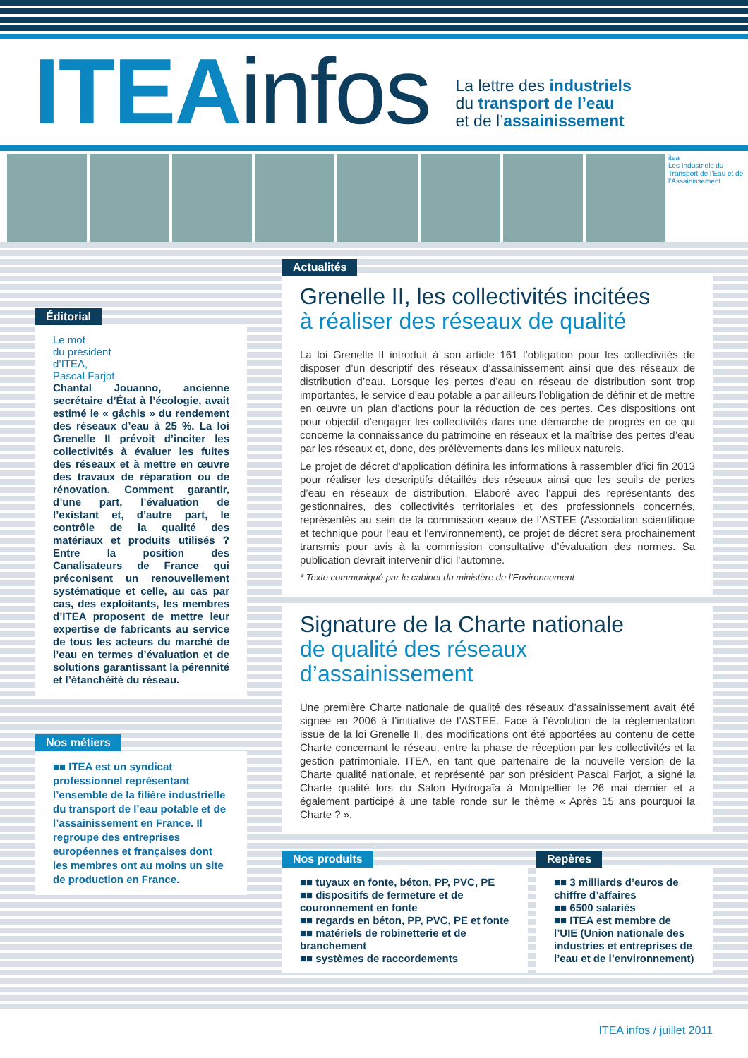ITEA infos
La lettre des industriels
du transport de l’eau
et de l’assainissement
itea
Les Industriels du Transport de l’Eau et de l’Assainissement
Éditorial
Le mot
du président
d’ITEA,
Pascal Farjot
Chantal Jouanno, ancienne secrétaire d’État à l’écologie, avait estimé le « gâchis » du rendement des réseaux d’eau à 25 %. La loi Grenelle II prévoit d’inciter les collectivités à évaluer les fuites des réseaux et à mettre en œuvre des travaux de réparation ou de rénovation. Comment garantir, d’une part, l’évaluation de l’existant et, d’autre part, le contrôle de la qualité des matériaux et produits utilisés ? Entre la position des Canalisateurs de France qui préconisent un renouvellement systématique et celle, au cas par cas, des exploitants, les membres d’ITEA proposent de mettre leur expertise de fabricants au service de tous les acteurs du marché de l’eau en termes d’évaluation et de solutions garantissant la pérennité et l’étanchéité du réseau.
Nos métiers
■■ ITEA est un syndicat professionnel représentant l’ensemble de la filière industrielle du transport de l’eau potable et de l’assainissement en France. Il regroupe des entreprises européennes et françaises dont les membres ont au moins un site de production en France.
Actualités
Grenelle II, les collectivités incitées
à réaliser des réseaux de qualité
La loi Grenelle II introduit à son article 161 l’obligation pour les collectivités de disposer d’un descriptif des réseaux d’assainissement ainsi que des réseaux de distribution d’eau. Lorsque les pertes d’eau en réseau de distribution sont trop importantes, le service d’eau potable a par ailleurs l’obligation de définir et de mettre en œuvre un plan d’actions pour la réduction de ces pertes. Ces dispositions ont pour objectif d’engager les collectivités dans une démarche de progrès en ce qui concerne la connaissance du patrimoine en réseaux et la maîtrise des pertes d’eau par les réseaux et, donc, des prélèvements dans les milieux naturels.
Le projet de décret d’application définira les informations à rassembler d’ici fin 2013 pour réaliser les descriptifs détaillés des réseaux ainsi que les seuils de pertes d’eau en réseaux de distribution. Elaboré avec l’appui des représentants des gestionnaires, des collectivités territoriales et des professionnels concernés, représentés au sein de la commission «eau» de l’ASTEE (Association scientifique et technique pour l’eau et l’environnement), ce projet de décret sera prochainement transmis pour avis à la commission consultative d’évaluation des normes. Sa publication devrait intervenir d’ici l’automne.
* Texte communiqué par le cabinet du ministère de l’Environnement
Signature de la Charte nationale
de qualité des réseaux d’assainissement
Une première Charte nationale de qualité des réseaux d’assainissement avait été signée en 2006 à l’initiative de l’ASTEE. Face à l’évolution de la réglementation issue de la loi Grenelle II, des modifications ont été apportées au contenu de cette Charte concernant le réseau, entre la phase de réception par les collectivités et la gestion patrimoniale. ITEA, en tant que partenaire de la nouvelle version de la Charte qualité nationale, et représenté par son président Pascal Farjot, a signé la Charte qualité lors du Salon Hydrogaïa à Montpellier le 26 mai dernier et a également participé à une table ronde sur le thème « Après 15 ans pourquoi la Charte ? ».
Nos produits
■■ tuyaux en fonte, béton, PP, PVC, PE
■■ dispositifs de fermeture et de couronnement en fonte
■■ regards en béton, PP, PVC, PE et fonte
■■ matériels de robinetterie et de branchement
■■ systèmes de raccordements
Repères
■■ 3 milliards d’euros de chiffre d’affaires
■■ 6500 salariés
■■ ITEA est membre de l’UIE (Union nationale des industries et entreprises de l’eau et de l’environnement)
ITEA infos / juillet 2011